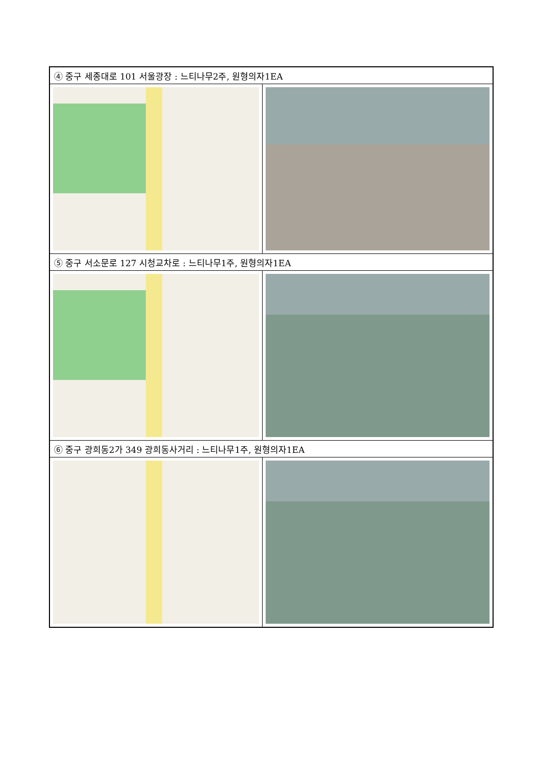| ④ 중구 세종대로 101 서울광장 : 느티나무2주, 원형의자1EA | |
| ⑤ 중구 서소문로 127 시청교차로 : 느티나무1주, 원형의자1EA | |
| ⑥ 중구 광희동2가 349 광희동사거리 : 느티나무1주, 원형의자1EA | |